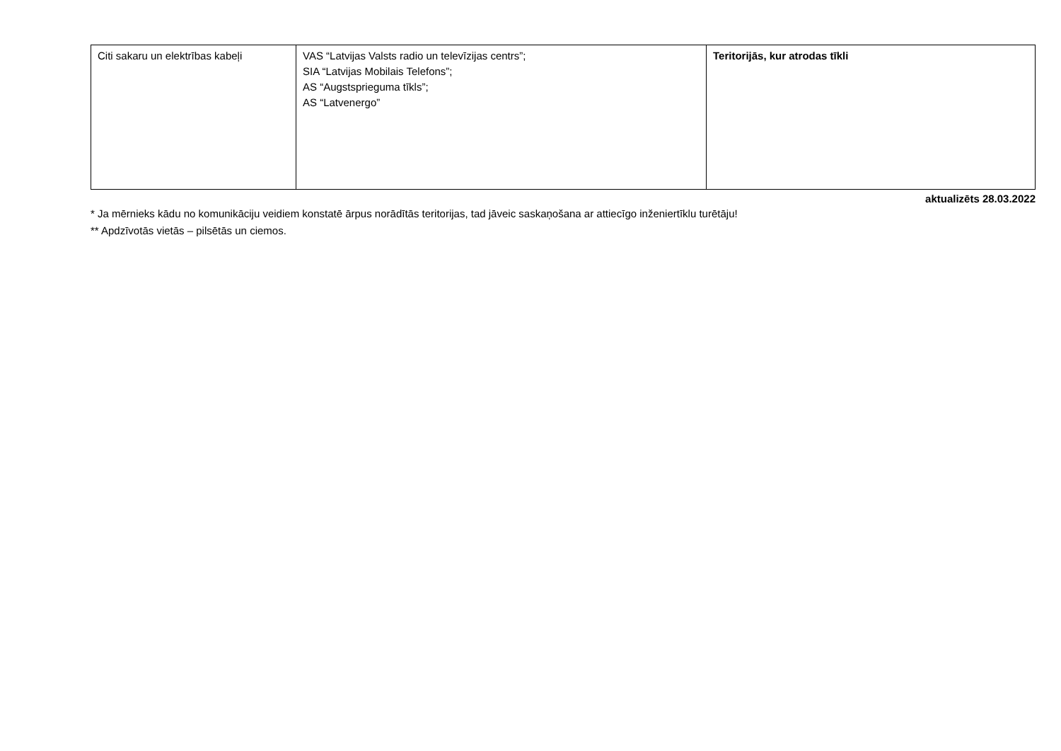| Citi sakaru un elektrības kabeļi | VAS “Latvijas Valsts radio un televīzijas centrs”; SIA “Latvijas Mobilais Telefons”; AS “Augstsprieguma tīkls”; AS “Latvenergo” | Teritorijās, kur atrodas tīkli |
aktualizēts 28.03.2022
* Ja mērnieks kādu no komunikāciju veidiem konstatē ārpus norādītās teritorijas, tad jāveic saskaņošana ar attiecīgo inženiertīklu turētāju!
** Apdzīvotās vietās – pilsētās un ciemos.